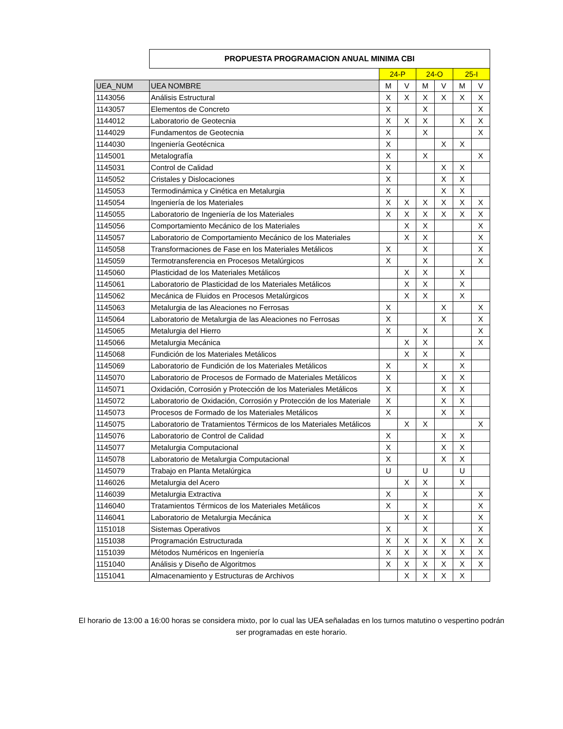| | PROPUESTA PROGRAMACION ANUAL MINIMA CBI | | | | | | |
| | | 24-P | | 24-O | | 25-I | |
| UEA_NUM | UEA NOMBRE | M | V | M | V | M | V |
| 1143056 | Análisis Estructural | X | X | X | X | X | X |
| 1143057 | Elementos de Concreto | X | | X | | | X |
| 1144012 | Laboratorio de Geotecnia | X | X | X | | X | X |
| 1144029 | Fundamentos de Geotecnia | X | | X | | | X |
| 1144030 | Ingeniería Geotécnica | X | | | X | X | |
| 1145001 | Metalografía | X | | X | | | X |
| 1145031 | Control de Calidad | X | | | X | X | |
| 1145052 | Cristales y Dislocaciones | X | | | X | X | |
| 1145053 | Termodinámica y Cinética en Metalurgia | X | | | X | X | |
| 1145054 | Ingeniería de los Materiales | X | X | X | X | X | X |
| 1145055 | Laboratorio de Ingeniería de los Materiales | X | X | X | X | X | X |
| 1145056 | Comportamiento Mecánico de los Materiales | | X | X | | | X |
| 1145057 | Laboratorio de Comportamiento Mecánico de los Materiales | | X | X | | | X |
| 1145058 | Transformaciones de Fase en los Materiales Metálicos | X | | X | | | X |
| 1145059 | Termotransferencia en Procesos Metalúrgicos | X | | X | | | X |
| 1145060 | Plasticidad de los Materiales Metálicos | | X | X | | X | |
| 1145061 | Laboratorio de Plasticidad de los Materiales Metálicos | | X | X | | X | |
| 1145062 | Mecánica de Fluidos en Procesos Metalúrgicos | | X | X | | X | |
| 1145063 | Metalurgia de las Aleaciones no Ferrosas | X | | | X | | X |
| 1145064 | Laboratorio de Metalurgia de las Aleaciones no Ferrosas | X | | | X | | X |
| 1145065 | Metalurgia del Hierro | X | | X | | | X |
| 1145066 | Metalurgia Mecánica | | X | X | | | X |
| 1145068 | Fundición de los Materiales Metálicos | | X | X | | X | |
| 1145069 | Laboratorio de Fundición de los Materiales Metálicos | X | | X | | X | |
| 1145070 | Laboratorio de Procesos de Formado de Materiales Metálicos | X | | | X | X | |
| 1145071 | Oxidación, Corrosión y Protección de los Materiales Metálicos | X | | | X | X | |
| 1145072 | Laboratorio de Oxidación, Corrosión y Protección de los Materiale | X | | | X | X | |
| 1145073 | Procesos de Formado de los Materiales Metálicos | X | | | X | X | |
| 1145075 | Laboratorio de Tratamientos Térmicos de los Materiales Metálicos | | X | X | | | X |
| 1145076 | Laboratorio de Control de Calidad | X | | | X | X | |
| 1145077 | Metalurgia Computacional | X | | | X | X | |
| 1145078 | Laboratorio de Metalurgia Computacional | X | | | X | X | |
| 1145079 | Trabajo en Planta Metalúrgica | U | | U | | U | |
| 1146026 | Metalurgia del Acero | | X | X | | X | |
| 1146039 | Metalurgia Extractiva | X | | X | | | X |
| 1146040 | Tratamientos Térmicos de los Materiales Metálicos | X | | X | | | X |
| 1146041 | Laboratorio de Metalurgia Mecánica | | X | X | | | X |
| 1151018 | Sistemas Operativos | X | | X | | | X |
| 1151038 | Programación Estructurada | X | X | X | X | X | X |
| 1151039 | Métodos Numéricos en Ingeniería | X | X | X | X | X | X |
| 1151040 | Análisis y Diseño de Algoritmos | X | X | X | X | X | X |
| 1151041 | Almacenamiento y Estructuras de Archivos | | X | X | X | X | |
El horario de 13:00 a 16:00 horas se considera mixto, por lo cual las UEA señaladas en los turnos matutino o vespertino podrán ser programadas en este horario.